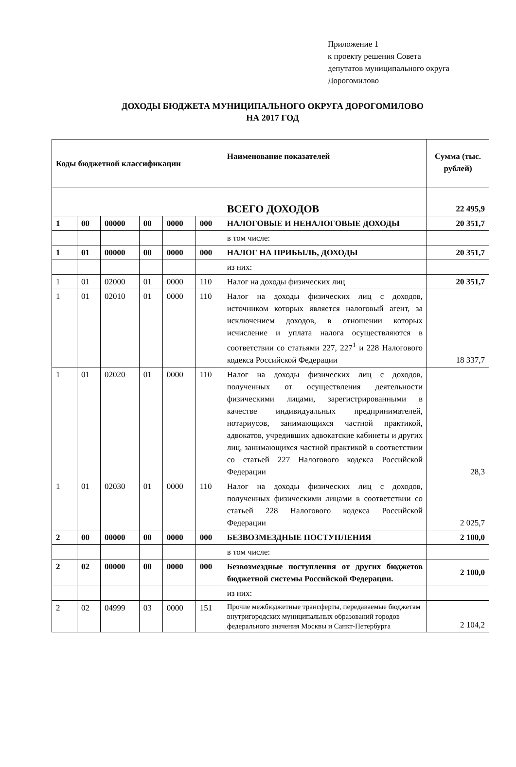Приложение 1
к проекту решения Совета
депутатов муниципального округа
Дорогомилово
ДОХОДЫ БЮДЖЕТА МУНИЦИПАЛЬНОГО ОКРУГА ДОРОГОМИЛОВО
НА 2017 ГОД
| Коды бюджетной классификации | | | | | | Наименование показателей | Сумма (тыс. рублей) |
| --- | --- | --- | --- | --- | --- | --- | --- |
| | | | | | | ВСЕГО ДОХОДОВ | 22 495,9 |
| 1 | 00 | 00000 | 00 | 0000 | 000 | НАЛОГОВЫЕ И НЕНАЛОГОВЫЕ ДОХОДЫ | 20 351,7 |
| | | | | | | в том числе: | |
| 1 | 01 | 00000 | 00 | 0000 | 000 | НАЛОГ НА ПРИБЫЛЬ, ДОХОДЫ | 20 351,7 |
| | | | | | | из них: | |
| 1 | 01 | 02000 | 01 | 0000 | 110 | Налог на доходы физических лиц | 20 351,7 |
| 1 | 01 | 02010 | 01 | 0000 | 110 | Налог на доходы физических лиц с доходов, источником которых является налоговый агент, за исключением доходов, в отношении которых исчисление и уплата налога осуществляются в соответствии со статьями 227, 227<sup>1</sup> и 228 Налогового кодекса Российской Федерации | 18 337,7 |
| 1 | 01 | 02020 | 01 | 0000 | 110 | Налог на доходы физических лиц с доходов, полученных от осуществления деятельности физическими лицами, зарегистрированными в качестве индивидуальных предпринимателей, нотариусов, занимающихся частной практикой, адвокатов, учредивших адвокатские кабинеты и других лиц, занимающихся частной практикой в соответствии со статьей 227 Налогового кодекса Российской Федерации | 28,3 |
| 1 | 01 | 02030 | 01 | 0000 | 110 | Налог на доходы физических лиц с доходов, полученных физическими лицами в соответствии со статьей 228 Налогового кодекса Российской Федерации | 2 025,7 |
| 2 | 00 | 00000 | 00 | 0000 | 000 | БЕЗВОЗМЕЗДНЫЕ ПОСТУПЛЕНИЯ | 2 100,0 |
| | | | | | | в том числе: | |
| 2 | 02 | 00000 | 00 | 0000 | 000 | Безвозмездные поступления от других бюджетов бюджетной системы Российской Федерации. | 2 100,0 |
| | | | | | | из них: | |
| 2 | 02 | 04999 | 03 | 0000 | 151 | Прочие межбюджетные трансферты, передаваемые бюджетам внутригородских муниципальных образований городов федерального значения Москвы и Санкт-Петербурга | 2 104,2 |